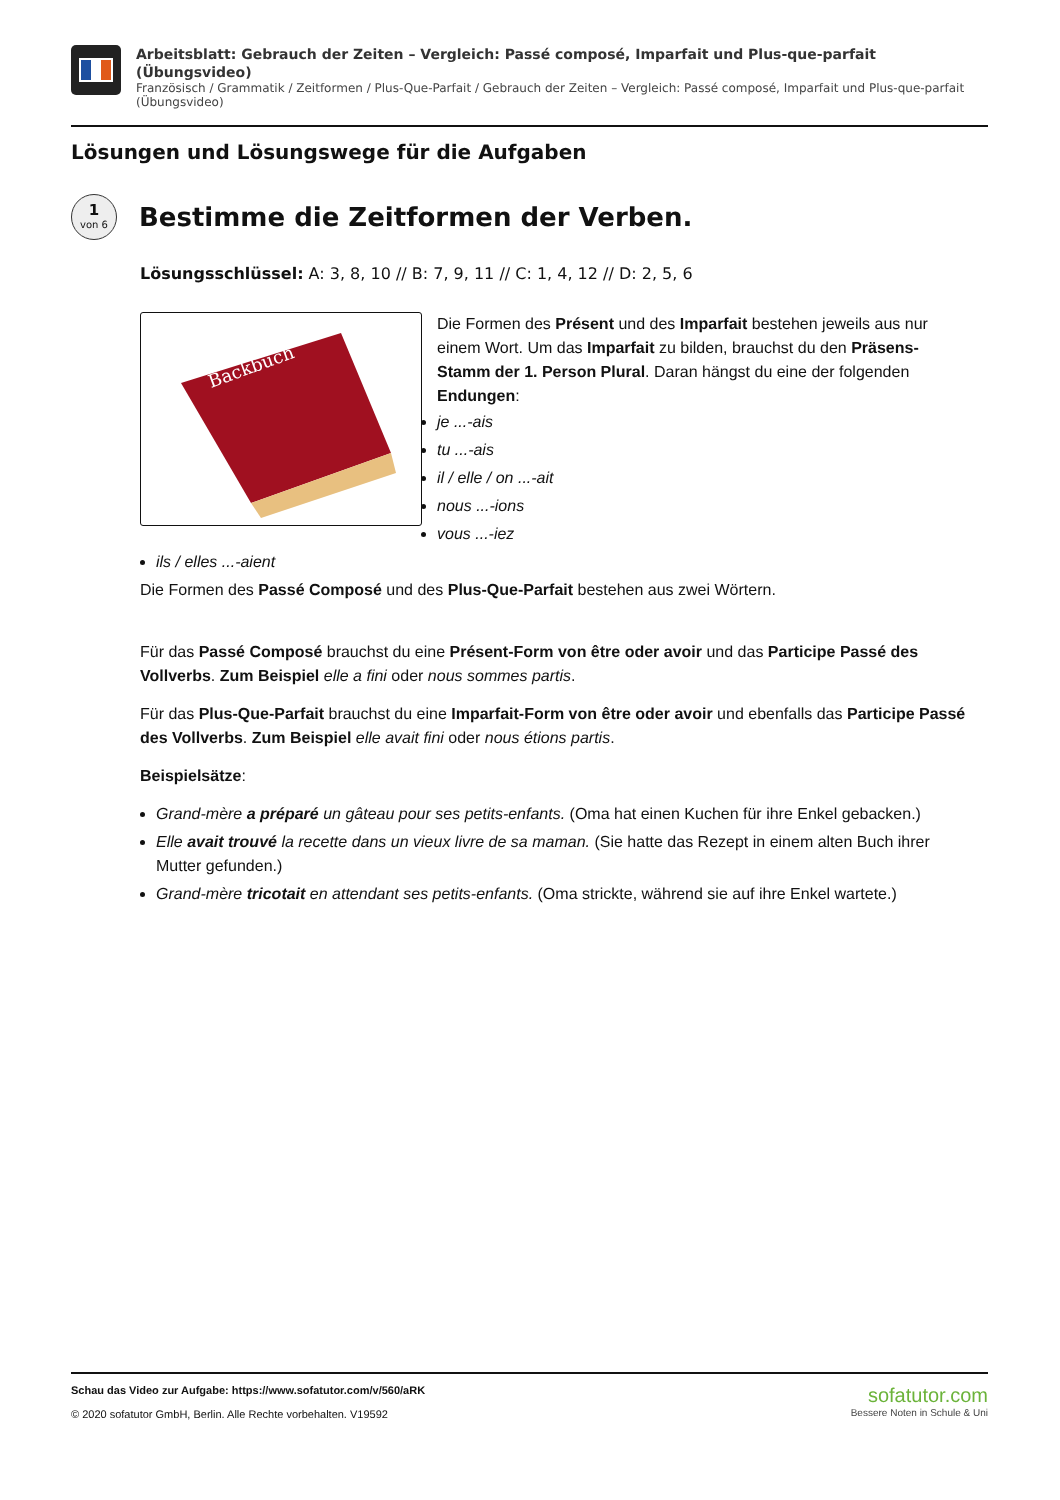Arbeitsblatt: Gebrauch der Zeiten – Vergleich: Passé composé, Imparfait und Plus-que-parfait (Übungsvideo)
Französisch / Grammatik / Zeitformen / Plus-Que-Parfait / Gebrauch der Zeiten – Vergleich: Passé composé, Imparfait und Plus-que-parfait (Übungsvideo)
Lösungen und Lösungswege für die Aufgaben
1
von 6
Bestimme die Zeitformen der Verben.
Lösungsschlüssel: A: 3, 8, 10 // B: 7, 9, 11 // C: 1, 4, 12 // D: 2, 5, 6
Backbuch
Die Formen des Présent und des Imparfait bestehen jeweils aus nur einem Wort. Um das Imparfait zu bilden, brauchst du den Präsens-Stamm der 1. Person Plural. Daran hängst du eine der folgenden Endungen:
je ...-ais
tu ...-ais
il / elle / on ...-ait
nous ...-ions
vous ...-iez
ils / elles ...-aient
Die Formen des Passé Composé und des Plus-Que-Parfait bestehen aus zwei Wörtern.
Für das Passé Composé brauchst du eine Présent-Form von être oder avoir und das Participe Passé des Vollverbs. Zum Beispiel elle a fini oder nous sommes partis.
Für das Plus-Que-Parfait brauchst du eine Imparfait-Form von être oder avoir und ebenfalls das Participe Passé des Vollverbs. Zum Beispiel elle avait fini oder nous étions partis.
Beispielsätze:
Grand-mère a préparé un gâteau pour ses petits-enfants. (Oma hat einen Kuchen für ihre Enkel gebacken.)
Elle avait trouvé la recette dans un vieux livre de sa maman. (Sie hatte das Rezept in einem alten Buch ihrer Mutter gefunden.)
Grand-mère tricotait en attendant ses petits-enfants. (Oma strickte, während sie auf ihre Enkel wartete.)
Schau das Video zur Aufgabe: https://www.sofatutor.com/v/560/aRK
© 2020 sofatutor GmbH, Berlin. Alle Rechte vorbehalten. V19592
sofatutor.com
Bessere Noten in Schule & Uni